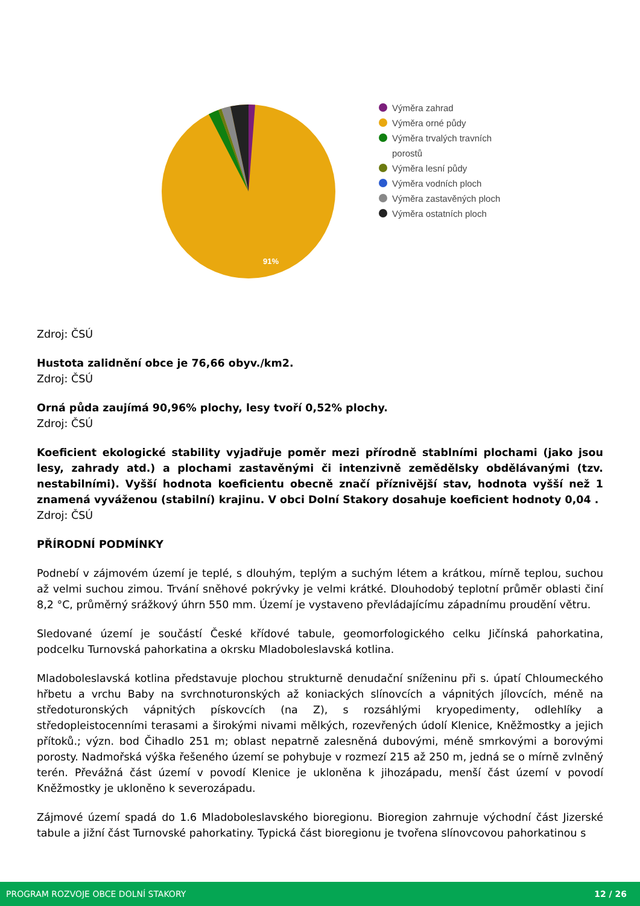91%
Výměra zahrad
Výměra orné půdy
Výměra trvalých travních
porostů
Výměra lesní půdy
Výměra vodních ploch
Výměra zastavěných ploch
Výměra ostatních ploch
Zdroj: ČSÚ
Hustota zalidnění obce je 76,66 obyv./km2.
Zdroj: ČSÚ
Orná půda zaujímá 90,96% plochy, lesy tvoří 0,52% plochy.
Zdroj: ČSÚ
Koeficient ekologické stability vyjadřuje poměr mezi přírodně stablními plochami (jako jsou lesy, zahrady atd.) a plochami zastavěnými či intenzivně zemědělsky obdělávanými (tzv. nestabilními). Vyšší hodnota koeficientu obecně značí příznivější stav, hodnota vyšší než 1 znamená vyváženou (stabilní) krajinu. V obci Dolní Stakory dosahuje koeficient hodnoty 0,04 .
Zdroj: ČSÚ
PŘÍRODNÍ PODMÍNKY
Podnebí v zájmovém území je teplé, s dlouhým, teplým a suchým létem a krátkou, mírně teplou, suchou až velmi suchou zimou. Trvání sněhové pokrývky je velmi krátké. Dlouhodobý teplotní průměr oblasti činí 8,2 °C, průměrný srážkový úhrn 550 mm. Území je vystaveno převládajícímu západnímu proudění větru.
Sledované území je součástí České křídové tabule, geomorfologického celku Jičínská pahorkatina, podcelku Turnovská pahorkatina a okrsku Mladoboleslavská kotlina.
Mladoboleslavská kotlina představuje plochou strukturně denudační sníženinu při s. úpatí Chloumeckého hřbetu a vrchu Baby na svrchnoturonských až koniackých slínovcích a vápnitých jílovcích, méně na středoturonských vápnitých pískovcích (na Z), s rozsáhlými kryopedimenty, odlehlíky a středopleistocenními terasami a širokými nivami mělkých, rozevřených údolí Klenice, Kněžmostky a jejich přítoků.; význ. bod Čihadlo 251 m; oblast nepatrně zalesněná dubovými, méně smrkovými a borovými porosty. Nadmořská výška řešeného území se pohybuje v rozmezí 215 až 250 m, jedná se o mírně zvlněný terén. Převážná část území v povodí Klenice je ukloněna k jihozápadu, menší část území v povodí Kněžmostky je ukloněno k severozápadu.
Zájmové území spadá do 1.6 Mladoboleslavského bioregionu. Bioregion zahrnuje východní část Jizerské tabule a jižní část Turnovské pahorkatiny. Typická část bioregionu je tvořena slínovcovou pahorkatinou s
PROGRAM ROZVOJE OBCE DOLNÍ STAKORY 12 / 26